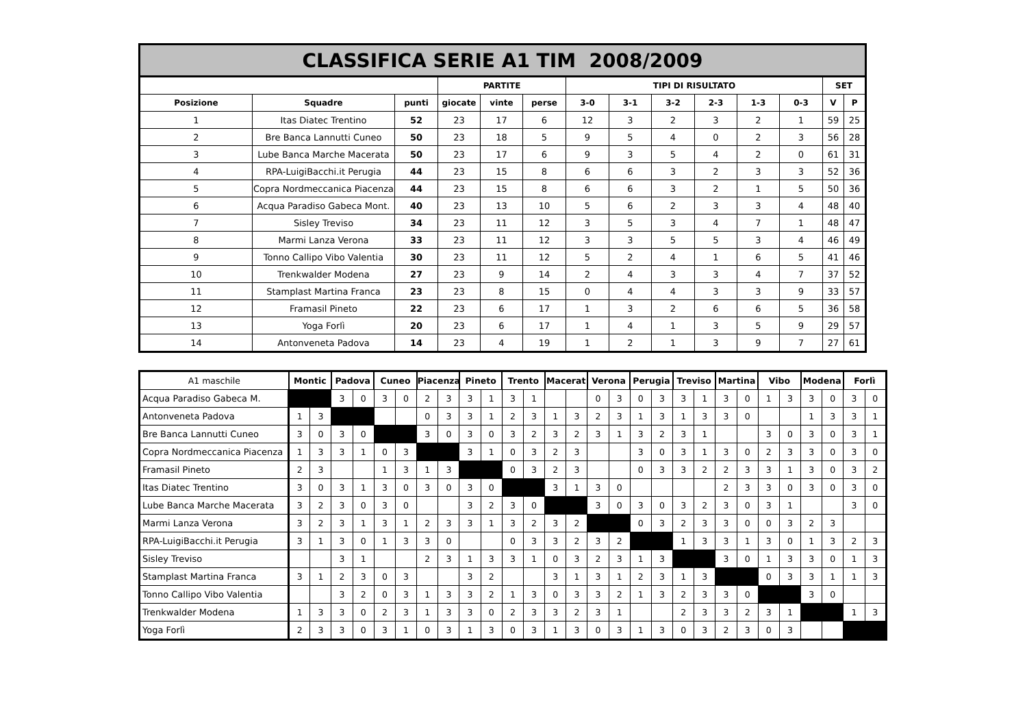| CLASSIFICA SERIE A1 TIM 2008/2009 | | | | | | | | | | | | | |
| --- | --- | --- | --- | --- | --- | --- | --- | --- | --- | --- | --- | --- | --- |
| | | | PARTITE | | | TIPI DI RISULTATO | | | | | | SET | |
| Posizione | Squadre | punti | giocate | vinte | perse | 3-0 | 3-1 | 3-2 | 2-3 | 1-3 | 0-3 | V | P |
| 1 | Itas Diatec Trentino | 52 | 23 | 17 | 6 | 12 | 3 | 2 | 3 | 2 | 1 | 59 | 25 |
| 2 | Bre Banca Lannutti Cuneo | 50 | 23 | 18 | 5 | 9 | 5 | 4 | 0 | 2 | 3 | 56 | 28 |
| 3 | Lube Banca Marche Macerata | 50 | 23 | 17 | 6 | 9 | 3 | 5 | 4 | 2 | 0 | 61 | 31 |
| 4 | RPA-LuigiBacchi.it Perugia | 44 | 23 | 15 | 8 | 6 | 6 | 3 | 2 | 3 | 3 | 52 | 36 |
| 5 | Copra Nordmeccanica Piacenza | 44 | 23 | 15 | 8 | 6 | 6 | 3 | 2 | 1 | 5 | 50 | 36 |
| 6 | Acqua Paradiso Gabeca Mont. | 40 | 23 | 13 | 10 | 5 | 6 | 2 | 3 | 3 | 4 | 48 | 40 |
| 7 | Sisley Treviso | 34 | 23 | 11 | 12 | 3 | 5 | 3 | 4 | 7 | 1 | 48 | 47 |
| 8 | Marmi Lanza Verona | 33 | 23 | 11 | 12 | 3 | 3 | 5 | 5 | 3 | 4 | 46 | 49 |
| 9 | Tonno Callipo Vibo Valentia | 30 | 23 | 11 | 12 | 5 | 2 | 4 | 1 | 6 | 5 | 41 | 46 |
| 10 | Trenkwalder Modena | 27 | 23 | 9 | 14 | 2 | 4 | 3 | 3 | 4 | 7 | 37 | 52 |
| 11 | Stamplast Martina Franca | 23 | 23 | 8 | 15 | 0 | 4 | 4 | 3 | 3 | 9 | 33 | 57 |
| 12 | Framasil Pineto | 22 | 23 | 6 | 17 | 1 | 3 | 2 | 6 | 6 | 5 | 36 | 58 |
| 13 | Yoga Forlì | 20 | 23 | 6 | 17 | 1 | 4 | 1 | 3 | 5 | 9 | 29 | 57 |
| 14 | Antonveneta Padova | 14 | 23 | 4 | 19 | 1 | 2 | 1 | 3 | 9 | 7 | 27 | 61 |
| A1 maschile | Montic | | Padova | | Cuneo | | Piacenza | | Pineto | | Trento | | Macerat | | Verona | | Perugia | | Treviso | | Martina | | Vibo | | Modena | | Forlì | |
| --- | --- | --- | --- | --- | --- | --- | --- | --- | --- | --- | --- | --- | --- | --- | --- | --- | --- | --- | --- | --- | --- | --- | --- | --- | --- | --- | --- | --- |
| Acqua Paradiso Gabeca M. | | | 3 | 0 | 3 | 0 | 2 | 3 | 3 | 1 | 3 | 1 | | | 0 | 3 | 0 | 3 | 3 | 1 | 3 | 0 | 1 | 3 | 3 | 0 | 3 | 0 |
| Antonveneta Padova | 1 | 3 | | | | | 0 | 3 | 3 | 1 | 2 | 3 | 1 | 3 | 2 | 3 | 1 | 3 | 1 | 3 | 3 | 0 | | | 1 | 3 | 3 | 1 |
| Bre Banca Lannutti Cuneo | 3 | 0 | 3 | 0 | | | 3 | 0 | 3 | 0 | 3 | 2 | 3 | 2 | 3 | 1 | 3 | 2 | 3 | 1 | | | 3 | 0 | 3 | 0 | 3 | 1 |
| Copra Nordmeccanica Piacenza | 1 | 3 | 3 | 1 | 0 | 3 | | | 3 | 1 | 0 | 3 | 2 | 3 | | | 3 | 0 | 3 | 1 | 3 | 0 | 2 | 3 | 3 | 0 | 3 | 0 |
| Framasil Pineto | 2 | 3 | | | 1 | 3 | 1 | 3 | | | 0 | 3 | 2 | 3 | | | 0 | 3 | 3 | 2 | 2 | 3 | 3 | 1 | 3 | 0 | 3 | 2 |
| Itas Diatec Trentino | 3 | 0 | 3 | 1 | 3 | 0 | 3 | 0 | 3 | 0 | | | 3 | 1 | 3 | 0 | | | | | 2 | 3 | 3 | 0 | 3 | 0 | 3 | 0 |
| Lube Banca Marche Macerata | 3 | 2 | 3 | 0 | 3 | 0 | | | 3 | 2 | 3 | 0 | | | 3 | 0 | 3 | 0 | 3 | 2 | 3 | 0 | 3 | 1 | | | 3 | 0 |
| Marmi Lanza Verona | 3 | 2 | 3 | 1 | 3 | 1 | 2 | 3 | 3 | 1 | 3 | 2 | 3 | 2 | | | 0 | 3 | 2 | 3 | 3 | 0 | 0 | 3 | 2 | 3 | | |
| RPA-LuigiBacchi.it Perugia | 3 | 1 | 3 | 0 | 1 | 3 | 3 | 0 | | | 0 | 3 | 3 | 2 | 3 | 2 | | | 1 | 3 | 3 | 1 | 3 | 0 | 1 | 3 | 2 | 3 |
| Sisley Treviso | | | 3 | 1 | | | 2 | 3 | 1 | 3 | 3 | 1 | 0 | 3 | 2 | 3 | 1 | 3 | | | 3 | 0 | 1 | 3 | 3 | 0 | 1 | 3 |
| Stamplast Martina Franca | 3 | 1 | 2 | 3 | 0 | 3 | | | 3 | 2 | | | 3 | 1 | 3 | 1 | 2 | 3 | 1 | 3 | | | 0 | 3 | 3 | 1 | 1 | 3 |
| Tonno Callipo Vibo Valentia | | | 3 | 2 | 0 | 3 | 1 | 3 | 3 | 2 | 1 | 3 | 0 | 3 | 3 | 2 | 1 | 3 | 2 | 3 | 3 | 0 | | | 3 | 0 | | |
| Trenkwalder Modena | 1 | 3 | 3 | 0 | 2 | 3 | 1 | 3 | 3 | 0 | 2 | 3 | 3 | 2 | 3 | 1 | | | 2 | 3 | 3 | 2 | 3 | 1 | | | 1 | 3 |
| Yoga Forlì | 2 | 3 | 3 | 0 | 3 | 1 | 0 | 3 | 1 | 3 | 0 | 3 | 1 | 3 | 0 | 3 | 1 | 3 | 0 | 3 | 2 | 3 | 0 | 3 | | | | |